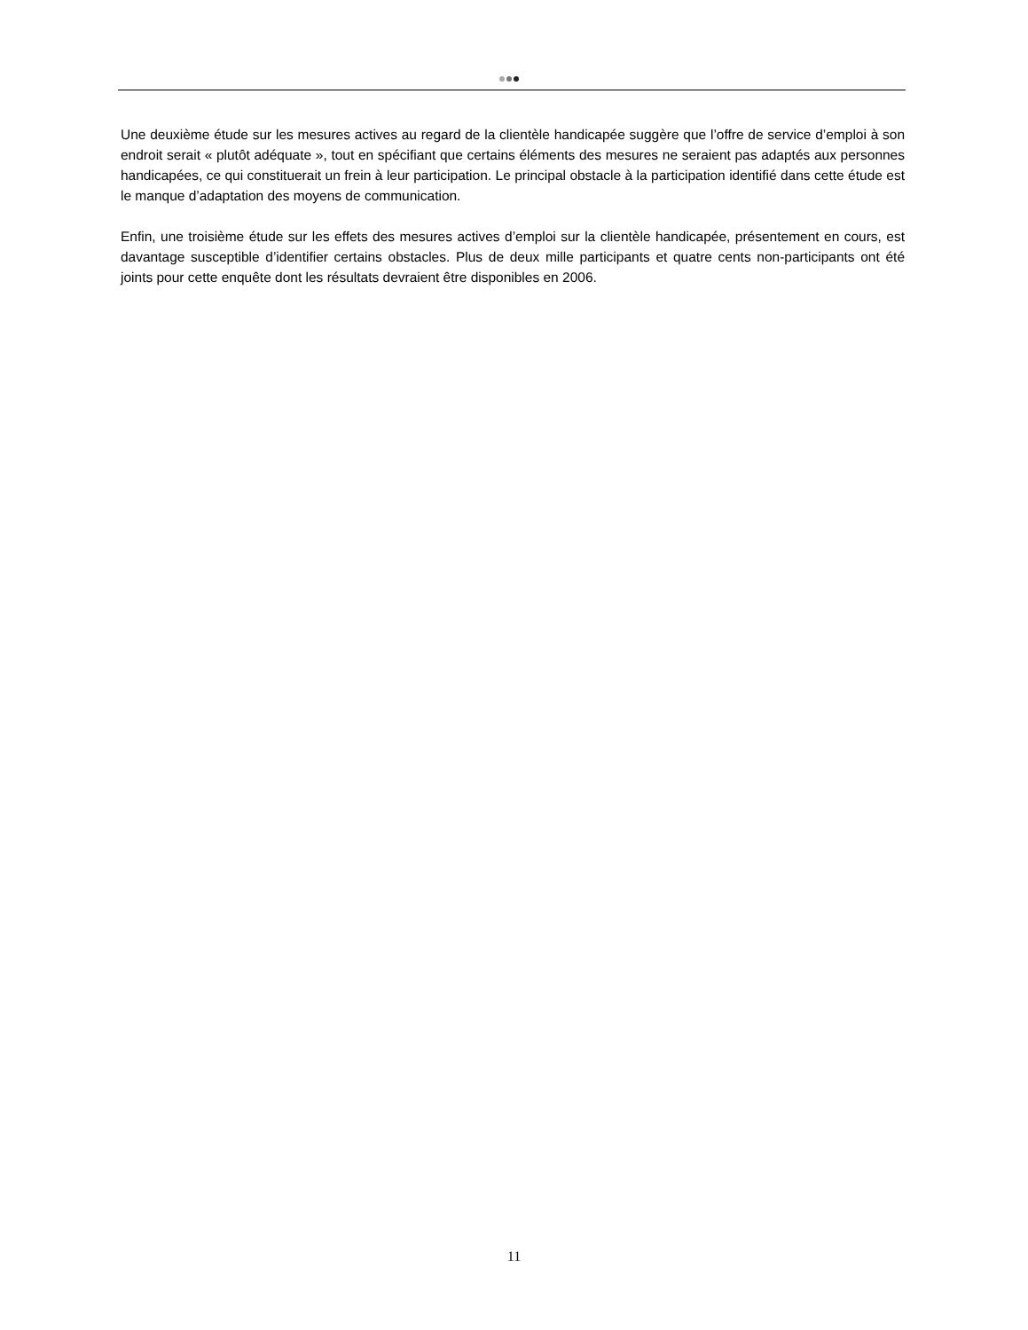Une deuxième étude sur les mesures actives au regard de la clientèle handicapée suggère que l’offre de service d’emploi à son endroit serait « plutôt adéquate », tout en spécifiant que certains éléments des mesures ne seraient pas adaptés aux personnes handicapées, ce qui constituerait un frein à leur participation. Le principal obstacle à la participation identifié dans cette étude est le manque d’adaptation des moyens de communication.
Enfin, une troisième étude sur les effets des mesures actives d’emploi sur la clientèle handicapée, présentement en cours, est davantage susceptible d’identifier certains obstacles. Plus de deux mille participants et quatre cents non-participants ont été joints pour cette enquête dont les résultats devraient être disponibles en 2006.
11